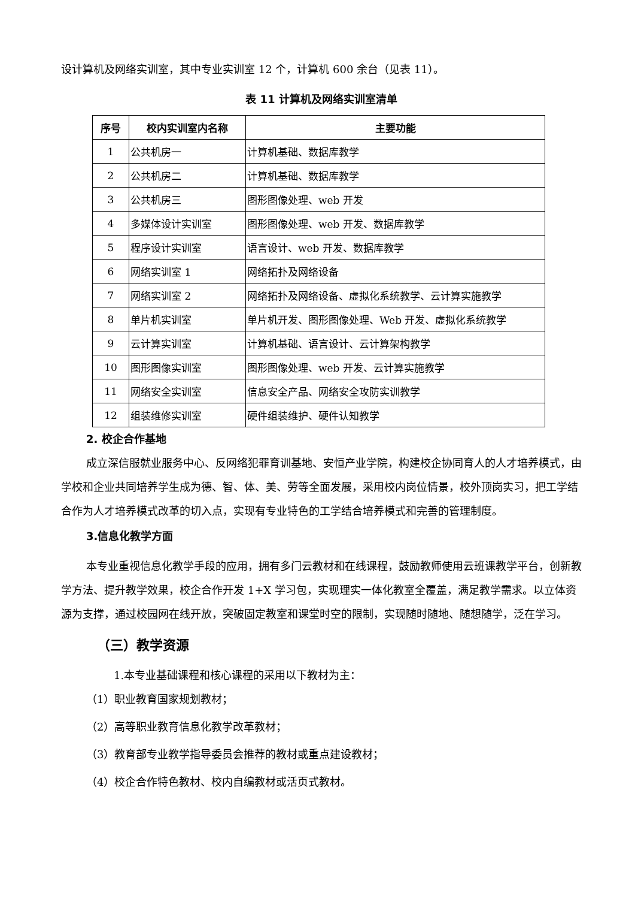设计算机及网络实训室，其中专业实训室 12 个，计算机 600 余台（见表 11）。
表 11 计算机及网络实训室清单
| 序号 | 校内实训室内名称 | 主要功能 |
| --- | --- | --- |
| 1 | 公共机房一 | 计算机基础、数据库教学 |
| 2 | 公共机房二 | 计算机基础、数据库教学 |
| 3 | 公共机房三 | 图形图像处理、web 开发 |
| 4 | 多媒体设计实训室 | 图形图像处理、web 开发、数据库教学 |
| 5 | 程序设计实训室 | 语言设计、web 开发、数据库教学 |
| 6 | 网络实训室 1 | 网络拓扑及网络设备 |
| 7 | 网络实训室 2 | 网络拓扑及网络设备、虚拟化系统教学、云计算实施教学 |
| 8 | 单片机实训室 | 单片机开发、图形图像处理、Web 开发、虚拟化系统教学 |
| 9 | 云计算实训室 | 计算机基础、语言设计、云计算架构教学 |
| 10 | 图形图像实训室 | 图形图像处理、web 开发、云计算实施教学 |
| 11 | 网络安全实训室 | 信息安全产品、网络安全攻防实训教学 |
| 12 | 组装维修实训室 | 硬件组装维护、硬件认知教学 |
2. 校企合作基地
成立深信服就业服务中心、反网络犯罪育训基地、安恒产业学院，构建校企协同育人的人才培养模式，由学校和企业共同培养学生成为德、智、体、美、劳等全面发展，采用校内岗位情景，校外顶岗实习，把工学结合作为人才培养模式改革的切入点，实现有专业特色的工学结合培养模式和完善的管理制度。
3.信息化教学方面
本专业重视信息化教学手段的应用，拥有多门云教材和在线课程，鼓励教师使用云班课教学平台，创新教学方法、提升教学效果，校企合作开发 1+X 学习包，实现理实一体化教室全覆盖，满足教学需求。以立体资源为支撑，通过校园网在线开放，突破固定教室和课堂时空的限制，实现随时随地、随想随学，泛在学习。
（三）教学资源
1.本专业基础课程和核心课程的采用以下教材为主：
（1）职业教育国家规划教材；
（2）高等职业教育信息化教学改革教材；
（3）教育部专业教学指导委员会推荐的教材或重点建设教材；
（4）校企合作特色教材、校内自编教材或活页式教材。